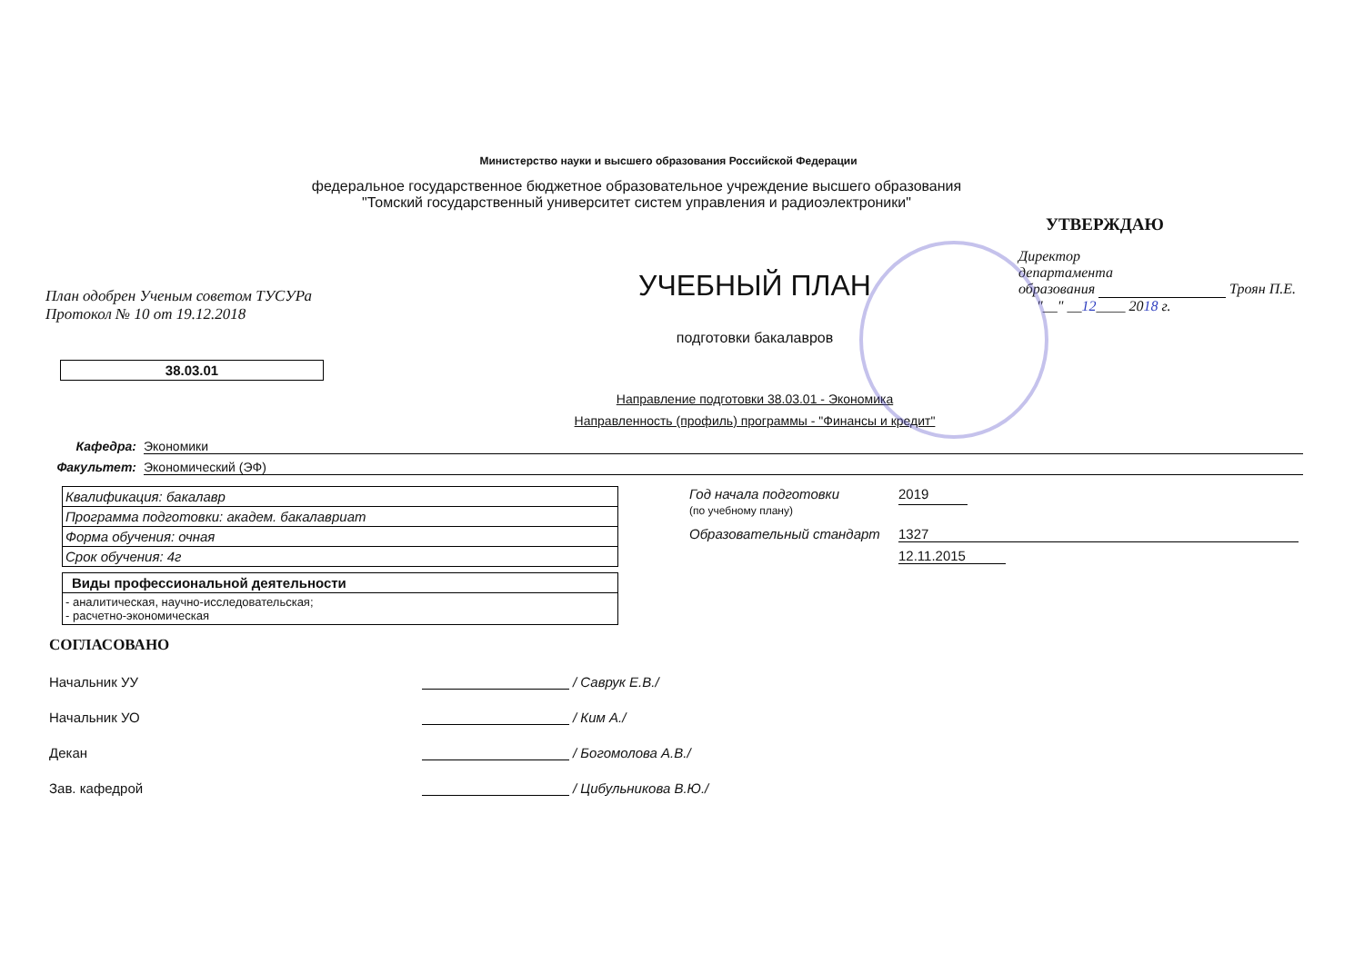Министерство науки и высшего образования Российской Федерации
федеральное государственное бюджетное образовательное учреждение высшего образования
"Томский государственный университет систем управления и радиоэлектроники"
План одобрен Ученым советом ТУСУРа
Протокол № 10 от 19.12.2018
38.03.01
УЧЕБНЫЙ ПЛАН
подготовки бакалавров
Направление подготовки 38.03.01 - Экономика
Направленность (профиль) программы - "Финансы и кредит"
УТВЕРЖДАЮ
Директор
департамента
образования Троян П.Е.
"__" __12____ 2018 г.
Кафедра: Экономики
Факультет: Экономический (ЭФ)
| Квалификация: бакалавр |
| Программа подготовки: академ. бакалавриат |
| Форма обучения: очная |
| Срок обучения: 4г |
| Виды профессиональной деятельности |
| - аналитическая, научно-исследовательская; - расчетно-экономическая |
Год начала подготовки
(по учебному плану)
2019
Образовательный стандарт 1327
12.11.2015
СОГЛАСОВАНО
Начальник УУ / Саврук Е.В./
Начальник УО / Ким А./
Декан / Богомолова А.В./
Зав. кафедрой / Цибульникова В.Ю./